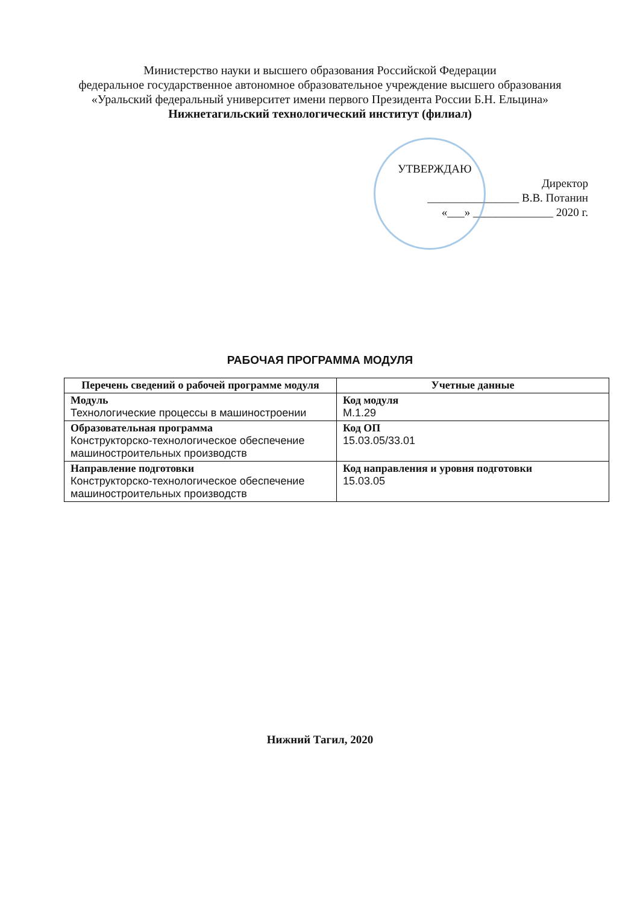Министерство науки и высшего образования Российской Федерации
федеральное государственное автономное образовательное учреждение высшего образования
«Уральский федеральный университет имени первого Президента России Б.Н. Ельцина»
Нижнетагильский технологический институт (филиал)
УТВЕРЖДАЮ
Директор
________________ В.В. Потанин
«___» ______________ 2020 г.
РАБОЧАЯ ПРОГРАММА МОДУЛЯ
| Перечень сведений о рабочей программе модуля | Учетные данные |
| --- | --- |
| Модуль Технологические процессы в машиностроении | Код модуля М.1.29 |
| Образовательная программа Конструкторско-технологическое обеспечение машиностроительных производств | Код ОП 15.03.05/33.01 |
| Направление подготовки Конструкторско-технологическое обеспечение машиностроительных производств | Код направления и уровня подготовки 15.03.05 |
Нижний Тагил, 2020